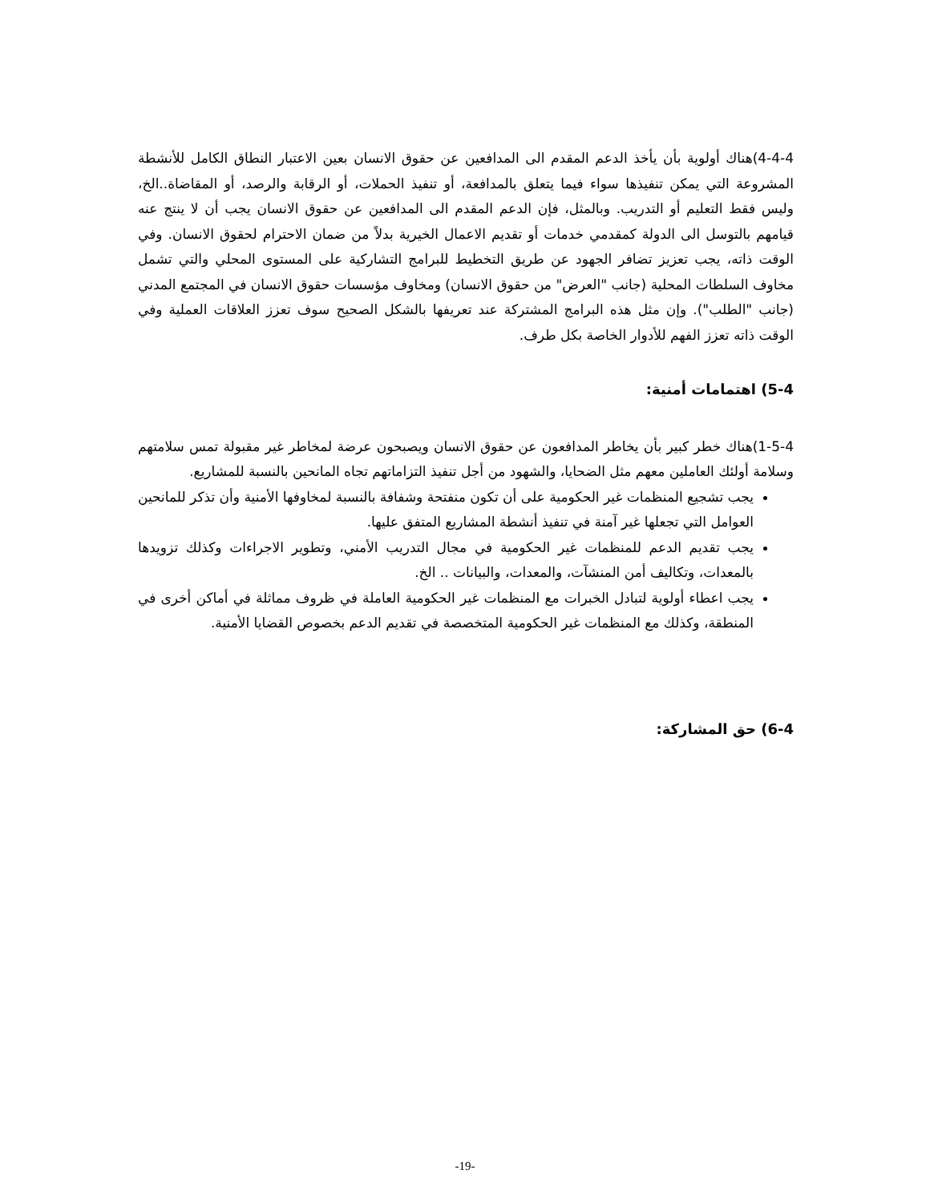4-4-4)هناك أولوية بأن يأخذ الدعم المقدم الى المدافعين عن حقوق الانسان بعين الاعتبار النطاق الكامل للأنشطة المشروعة التي يمكن تنفيذها سواء فيما يتعلق بالمدافعة، أو تنفيذ الحملات، أو الرقابة والرصد، أو المقاضاة..الخ، وليس فقط التعليم أو التدريب. وبالمثل، فإن الدعم المقدم الى المدافعين عن حقوق الانسان يجب أن لا ينتج عنه قيامهم بالتوسل الى الدولة كمقدمي خدمات أو تقديم الاعمال الخيرية بدلاً من ضمان الاحترام لحقوق الانسان. وفي الوقت ذاته، يجب تعزيز تضافر الجهود عن طريق التخطيط للبرامج التشاركية على المستوى المحلي والتي تشمل مخاوف السلطات المحلية (جانب "العرض" من حقوق الانسان) ومخاوف مؤسسات حقوق الانسان في المجتمع المدني (جانب "الطلب"). وإن مثل هذه البرامج المشتركة عند تعريفها بالشكل الصحيح سوف تعزز العلاقات العملية وفي الوقت ذاته تعزز الفهم للأدوار الخاصة بكل طرف.
5-4) اهتمامات أمنية:
1-5-4)هناك خطر كبير بأن يخاطر المدافعون عن حقوق الانسان ويصبحون عرضة لمخاطر غير مقبولة تمس سلامتهم وسلامة أولئك العاملين معهم مثل الضحايا، والشهود من أجل تنفيذ التزاماتهم تجاه المانحين بالنسبة للمشاريع.
يجب تشجيع المنظمات غير الحكومية على أن تكون منفتحة وشفافة بالنسبة لمخاوفها الأمنية وأن تذكر للمانحين العوامل التي تجعلها غير آمنة في تنفيذ أنشطة المشاريع المتفق عليها.
يجب تقديم الدعم للمنظمات غير الحكومية في مجال التدريب الأمني، وتطوير الاجراءات وكذلك تزويدها بالمعدات، وتكاليف أمن المنشآت، والمعدات، والبيانات .. الخ.
يجب اعطاء أولوية لتبادل الخبرات مع المنظمات غير الحكومية العاملة في ظروف مماثلة في أماكن أخرى في المنطقة، وكذلك مع المنظمات غير الحكومية المتخصصة في تقديم الدعم بخصوص القضايا الأمنية.
6-4) حق المشاركة:
-19-